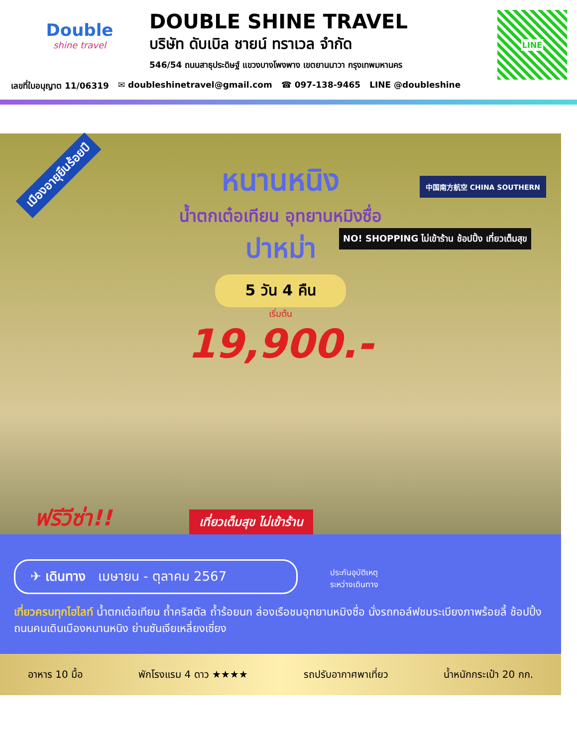Double
shine travel
DOUBLE SHINE TRAVEL
บริษัท ดับเบิล ชายน์ ทราเวล จำกัด
546/54 ถนนสาธุประดิษฐ์ แขวงบางโพงพาง เขตยานนาวา กรุงเทพมหานคร
LINE
เลขที่ใบอนุญาต 11/06319 ✉ doubleshinetravel@gmail.com ☎ 097-138-9465 LINE @doubleshine
เมืองอายุยืนร้อยปี
中国南方航空 CHINA SOUTHERN
NO! SHOPPING ไม่เข้าร้าน ช้อปปิ้ง เที่ยวเต็มสุข
หนานหนิง
น้ำตกเต๋อเทียน อุทยานหมิงซื่อ
ปาหม่า
5 วัน 4 คืน
เริ่มต้น
19,900.-
ฟรีวีซ่า!! เที่ยวเต็มสุข ไม่เข้าร้าน
✈ เดินทาง เมษายน - ตุลาคม 2567
ประกันอุบัติเหตุ
ระหว่างเดินทาง
เที่ยวครบทุกไฮไลท์ น้ำตกเต๋อเทียน ถ้ำคริสตัล ถ้ำร้อยนก ล่องเรือชมอุทยานหมิงซื่อ นั่งรถกอล์ฟชมระเบียงภาพร้อยลี้ ช้อปปิ้งถนนคนเดินเมืองหนานหนิง ย่านซันเจียเหลี่ยงเซี่ยง
อาหาร 10 มื้อ พักโรงแรม 4 ดาว ★★★★ รถปรับอากาศพาเที่ยว น้ำหนักกระเป๋า 20 กก.